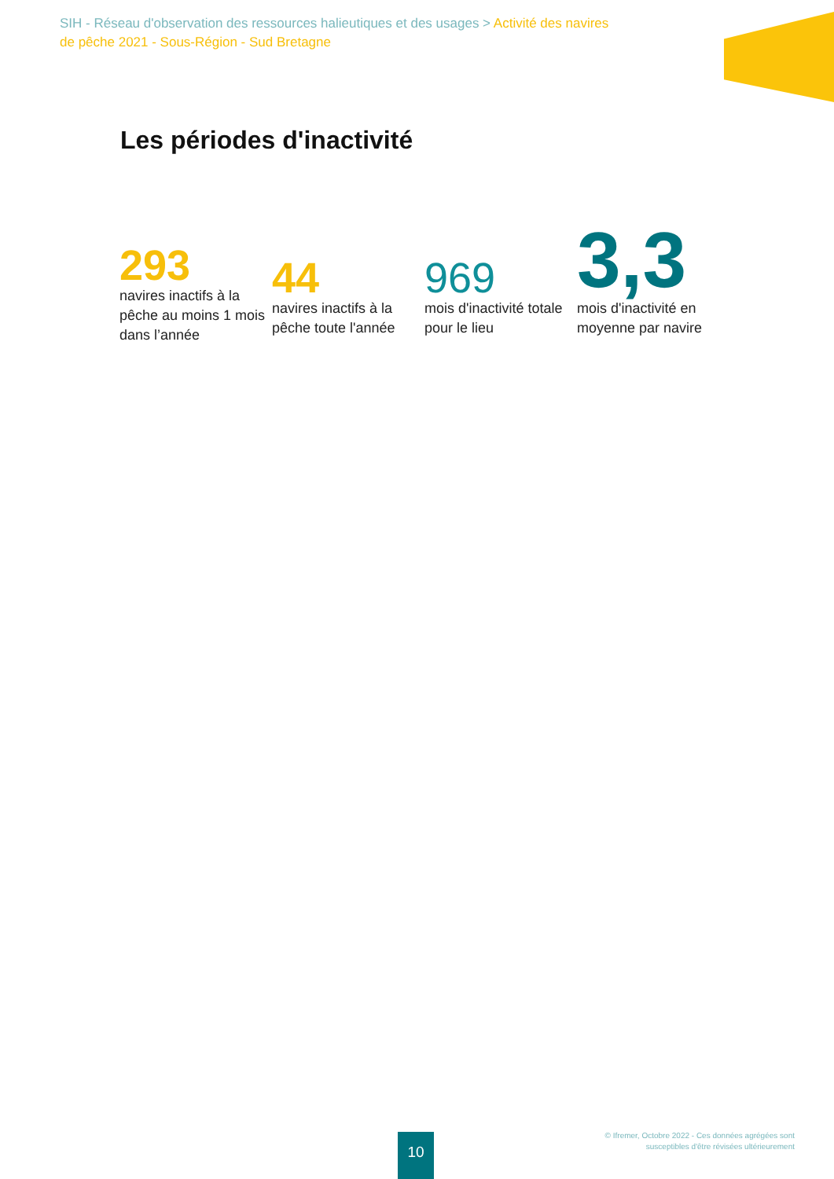SIH - Réseau d'observation des ressources halieutiques et des usages > Activité des navires de pêche 2021 - Sous-Région - Sud Bretagne
Les périodes d'inactivité
293
navires inactifs à la pêche au moins 1 mois dans l’année
44
navires inactifs à la pêche toute l'année
969
mois d'inactivité totale pour le lieu
3,3
mois d'inactivité en moyenne par navire
10
© Ifremer, Octobre 2022 - Ces données agrégées sont
susceptibles d'être révisées ultérieurement